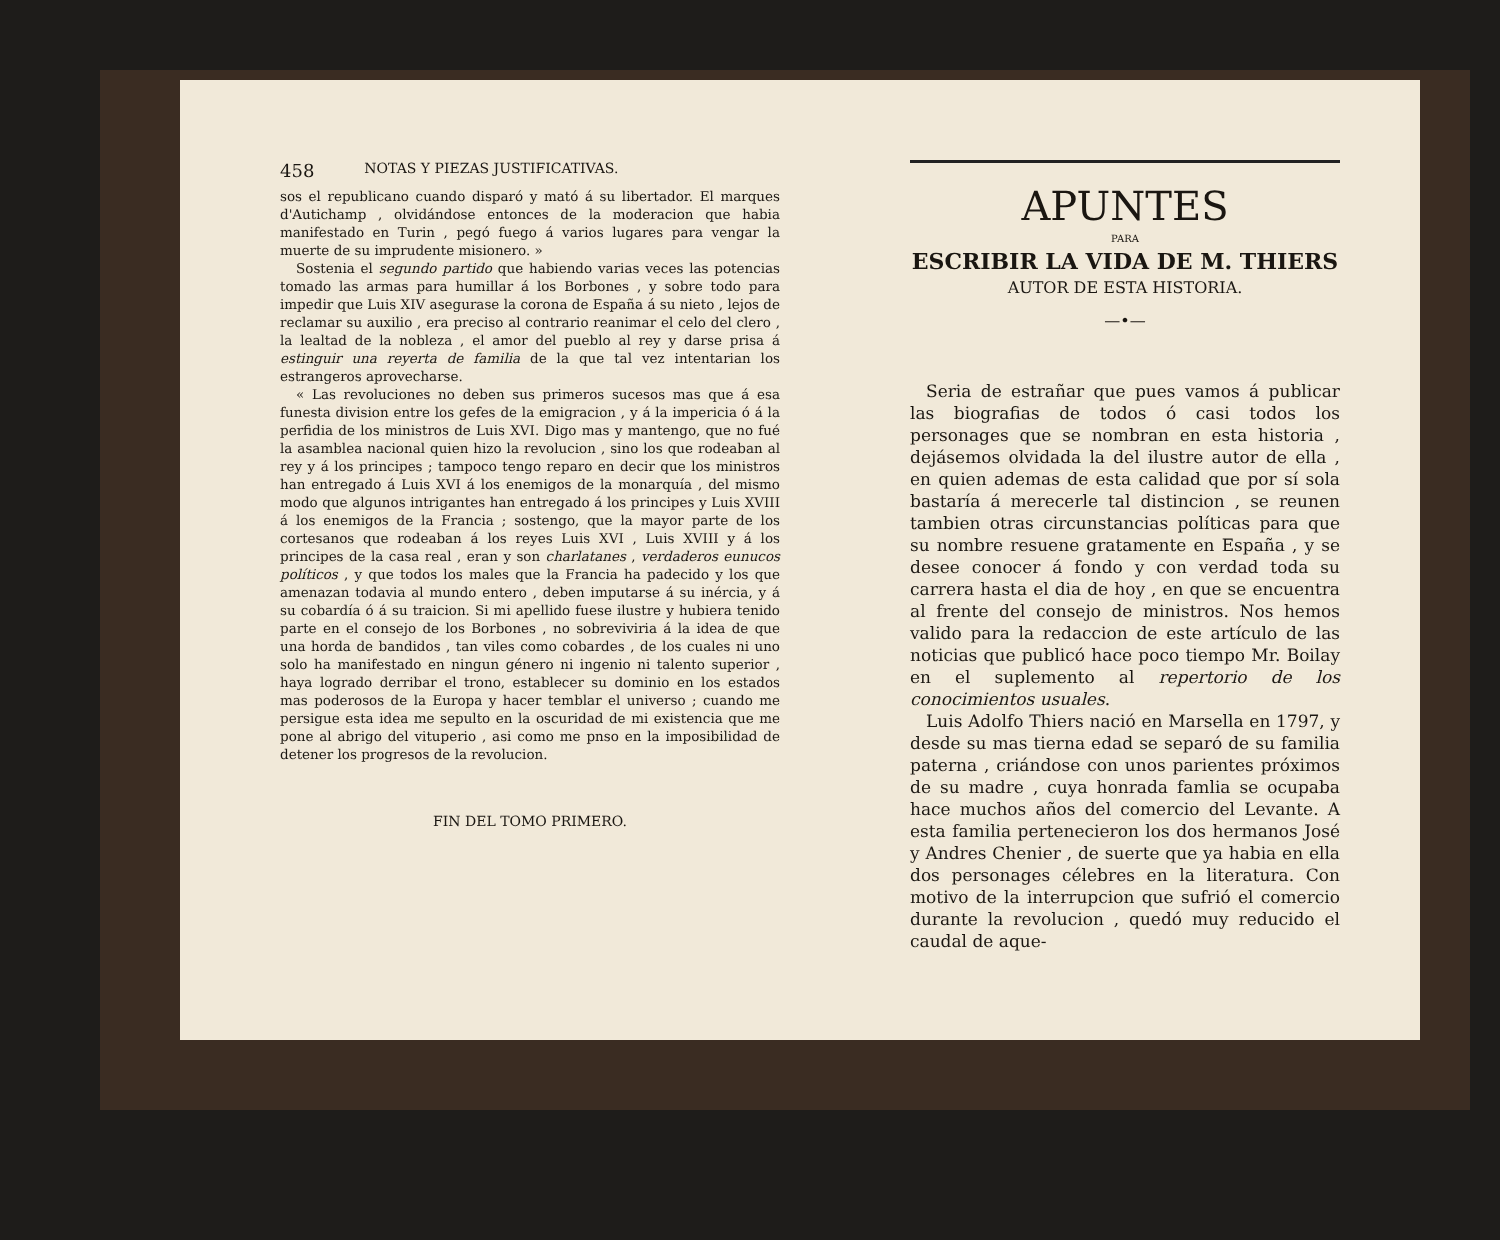458 NOTAS Y PIEZAS JUSTIFICATIVAS.
sos el republicano cuando disparó y mató á su libertador. El marques d'Autichamp , olvidándose entonces de la moderacion que habia manifestado en Turin , pegó fuego á varios lugares para vengar la muerte de su imprudente misionero. »
Sostenia el segundo partido que habiendo varias veces las potencias tomado las armas para humillar á los Borbones , y sobre todo para impedir que Luis XIV asegurase la corona de España á su nieto , lejos de reclamar su auxilio , era preciso al contrario reanimar el celo del clero , la lealtad de la nobleza , el amor del pueblo al rey y darse prisa á estinguir una reyerta de familia de la que tal vez intentarian los estrangeros aprovecharse.
« Las revoluciones no deben sus primeros sucesos mas que á esa funesta division entre los gefes de la emigracion , y á la impericia ó á la perfidia de los ministros de Luis XVI. Digo mas y mantengo, que no fué la asamblea nacional quien hizo la revolucion , sino los que rodeaban al rey y á los principes ; tampoco tengo reparo en decir que los ministros han entregado á Luis XVI á los enemigos de la monarquía , del mismo modo que algunos intrigantes han entregado á los principes y Luis XVIII á los enemigos de la Francia ; sostengo, que la mayor parte de los cortesanos que rodeaban á los reyes Luis XVI , Luis XVIII y á los principes de la casa real , eran y son charlatanes , verdaderos eunucos políticos , y que todos los males que la Francia ha padecido y los que amenazan todavia al mundo entero , deben imputarse á su inércia, y á su cobardía ó á su traicion. Si mi apellido fuese ilustre y hubiera tenido parte en el consejo de los Borbones , no sobreviviria á la idea de que una horda de bandidos , tan viles como cobardes , de los cuales ni uno solo ha manifestado en ningun género ni ingenio ni talento superior , haya logrado derribar el trono, establecer su dominio en los estados mas poderosos de la Europa y hacer temblar el universo ; cuando me persigue esta idea me sepulto en la oscuridad de mi existencia que me pone al abrigo del vituperio , asi como me pnso en la imposibilidad de detener los progresos de la revolucion.
FIN DEL TOMO PRIMERO.
APUNTES
PARA
ESCRIBIR LA VIDA DE M. THIERS
AUTOR DE ESTA HISTORIA.
—•—
Seria de estrañar que pues vamos á publicar las biografias de todos ó casi todos los personages que se nombran en esta historia , dejásemos olvidada la del ilustre autor de ella , en quien ademas de esta calidad que por sí sola bastaría á merecerle tal distincion , se reunen tambien otras circunstancias políticas para que su nombre resuene gratamente en España , y se desee conocer á fondo y con verdad toda su carrera hasta el dia de hoy , en que se encuentra al frente del consejo de ministros. Nos hemos valido para la redaccion de este artículo de las noticias que publicó hace poco tiempo Mr. Boilay en el suplemento al repertorio de los conocimientos usuales.
Luis Adolfo Thiers nació en Marsella en 1797, y desde su mas tierna edad se separó de su familia paterna , criándose con unos parientes próximos de su madre , cuya honrada famlia se ocupaba hace muchos años del comercio del Levante. A esta familia pertenecieron los dos hermanos José y Andres Chenier , de suerte que ya habia en ella dos personages célebres en la literatura. Con motivo de la interrupcion que sufrió el comercio durante la revolucion , quedó muy reducido el caudal de aque-